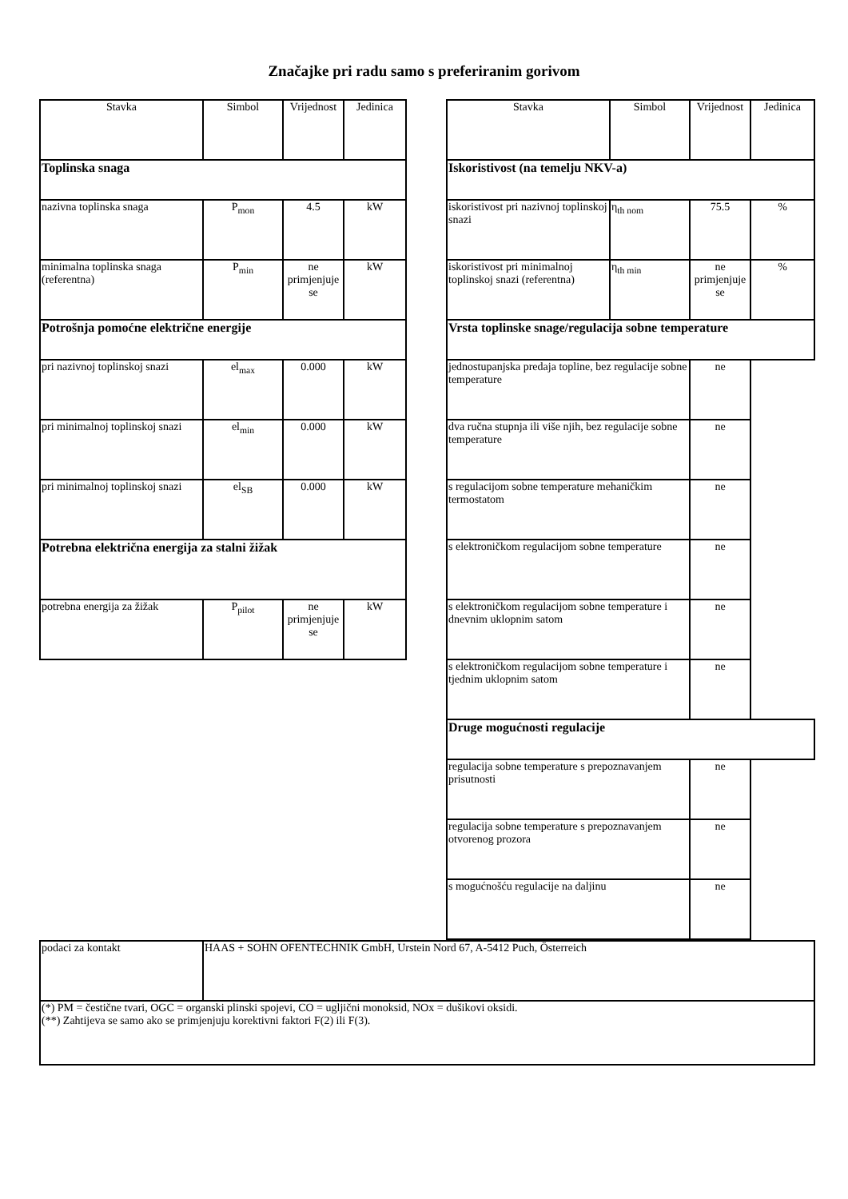Značajke pri radu samo s preferiranim gorivom
| Stavka | Simbol | Vrijednost | Jedinica |
| --- | --- | --- | --- |
| Toplinska snaga | | | |
| nazivna toplinska snaga | P<sub>mon</sub> | 4.5 | kW |
| minimalna toplinska snaga (referentna) | P<sub>min</sub> | ne primjenjuje se | kW |
| Potrošnja pomoćne električne energije | | | |
| pri nazivnoj toplinskoj snazi | el<sub>max</sub> | 0.000 | kW |
| pri minimalnoj toplinskoj snazi | el<sub>min</sub> | 0.000 | kW |
| pri minimalnoj toplinskoj snazi | el<sub>SB</sub> | 0.000 | kW |
| Potrebna električna energija za stalni žižak | | | |
| potrebna energija za žižak | P<sub>pilot</sub> | ne primjenjuje se | kW |
| Stavka | Simbol | Vrijednost | Jedinica |
| --- | --- | --- | --- |
| Iskoristivost (na temelju NKV-a) | | | |
| iskoristivost pri nazivnoj toplinskoj snazi | η<sub>th nom</sub> | 75.5 | % |
| iskoristivost pri minimalnoj toplinskoj snazi (referentna) | η<sub>th min</sub> | ne primjenjuje se | % |
| Vrsta toplinske snage/regulacija sobne temperature | | | |
| jednostupanjska predaja topline, bez regulacije sobne temperature | | ne | |
| dva ručna stupnja ili više njih, bez regulacije sobne temperature | | ne | |
| s regulacijom sobne temperature mehaničkim termostatom | | ne | |
| s elektroničkom regulacijom sobne temperature | | ne | |
| s elektroničkom regulacijom sobne temperature i dnevnim uklopnim satom | | ne | |
| s elektroničkom regulacijom sobne temperature i tjednim uklopnim satom | | ne | |
| Druge mogućnosti regulacije | | | |
| regulacija sobne temperature s prepoznavanjem prisutnosti | | ne | |
| regulacija sobne temperature s prepoznavanjem otvorenog prozora | | ne | |
| s mogućnošću regulacije na daljinu | | ne | |
| podaci za kontakt | HAAS + SOHN OFENTECHNIK GmbH, Urstein Nord 67, A-5412 Puch, Österreich |
| (*) PM = čestične tvari, OGC = organski plinski spojevi, CO = ugljični monoksid, NOx = dušikovi oksidi. (**) Zahtijeva se samo ako se primjenjuju korektivni faktori F(2) ili F(3). | |